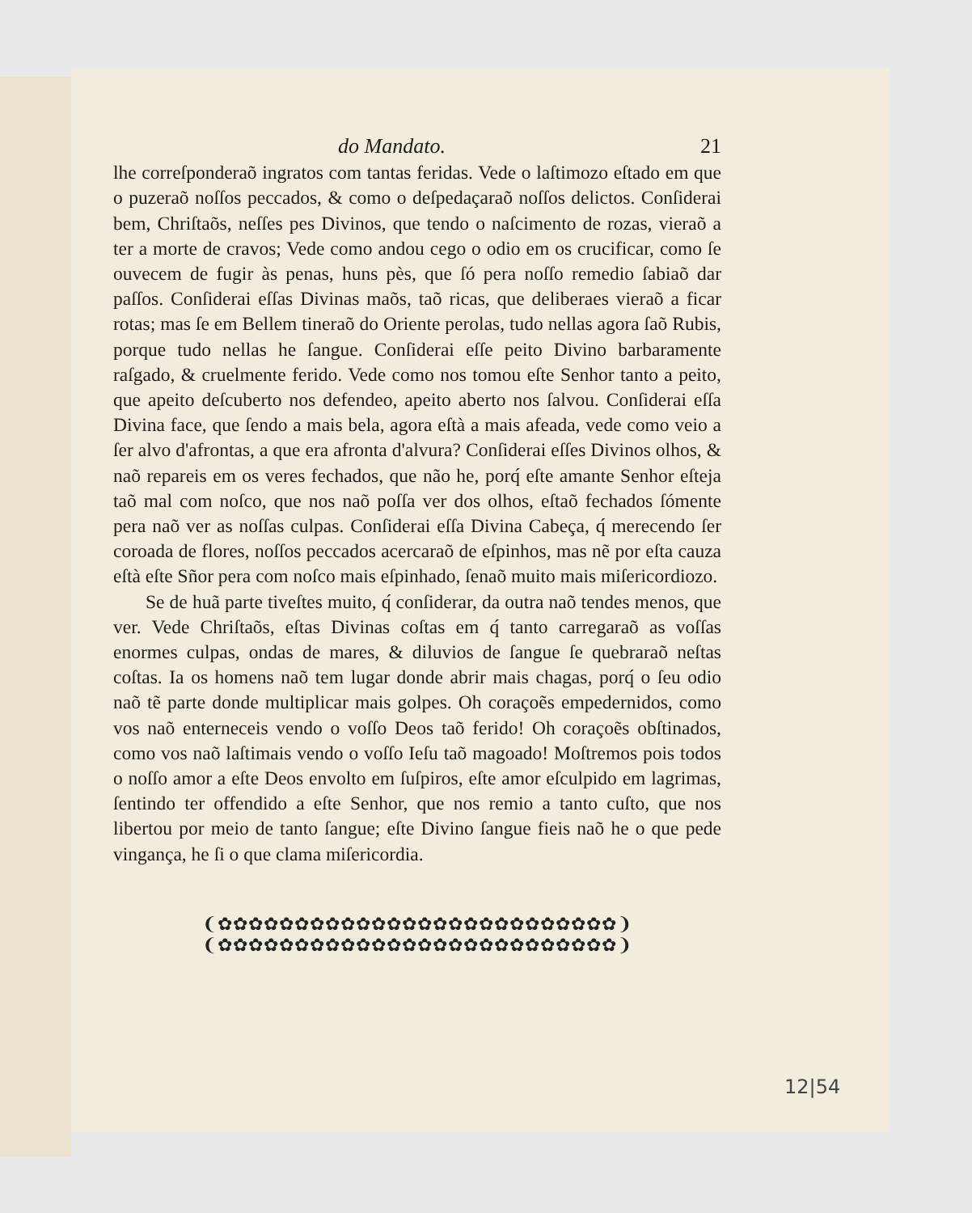do Mandato. 21
lhe correſponderaõ ingratos com tantas feridas. Vede o laſtimozo eſtado em que o puzeraõ noſſos peccados, & como o deſpedaçaraõ noſſos delictos. Conſiderai bem, Chriſtaõs, neſſes pes Divinos, que tendo o naſcimento de rozas, vieraõ a ter a morte de cravos; Vede como andou cego o odio em os crucificar, como ſe ouvecem de fugir às penas, huns pès, quе ſó pera noſſo remedio ſabiaõ dar paſſos. Conſiderai eſſas Divinas maõs, taõ ricas, que deliberaes vieraõ a ficar rotas; mas ſe em Bellem tineraõ do Oriente perolas, tudo nellas agora ſaõ Rubis, porque tudo nellas he ſangue. Conſiderai eſſe peito Divino barbaramente raſgado, & cruelmente ferido. Vede como nos tomou eſte Senhor tanto a peito, que apeito deſcuberto nos defendeo, apeito aberto nos ſalvou. Conſiderai eſſa Divina face, que ſendo a mais bela, agora eſtà a mais afeada, vede como veio a ſer alvo d'afrontas, a que era afronta d'alvura? Conſiderai eſſes Divinos olhos, & naõ repareis em os veres fechados, que não he, porq́ eſte amante Senhor eſteja taõ mal com noſco, que nos naõ poſſa ver dos olhos, eſtaõ fechados ſómente pera naõ ver as noſſas culpas. Conſiderai eſſa Divina Cabeça, q́ merecendo ſer coroada de flores, noſſos peccados acercaraõ de eſpinhos, mas nẽ por eſta cauza eſtà eſte Sñor pera com noſco mais eſpinhado, ſenaõ muito mais miſericordiozo.
Se de huã parte tiveſtes muito, q́ conſiderar, da outra naõ tendes menos, que ver. Vede Chriſtaõs, eſtas Divinas coſtas em q́ tanto carregaraõ as voſſas enormes culpas, ondas de mares, & diluvios de ſangue ſe quebraraõ neſtas coſtas. Ia os homens naõ tem lugar donde abrir mais chagas, porq́ o ſeu odio naõ tẽ parte donde multiplicar mais golpes. Oh coraçoẽs empedernidos, como vos naõ enterneceis vendo o voſſo Deos taõ ferido! Oh coraçoẽs obſtinados, como vos naõ laſtimais vendo o voſſo Ieſu taõ magoado! Moſtremos pois todos o noſſo amor a eſte Deos envolto em ſuſpiros, eſte amor eſculpido em lagrimas, ſentindo ter offendido a eſte Senhor, que nos remio a tanto cuſto, que nos libertou por meio de tanto ſangue; eſte Divino ſangue fieis naõ he o que pede vingança, he ſi o que clama miſericordia.
❨✿✿✿✿✿✿✿✿✿✿✿✿✿✿✿✿✿✿✿✿✿✿✿✿✿✿❩
❨✿✿✿✿✿✿✿✿✿✿✿✿✿✿✿✿✿✿✿✿✿✿✿✿✿✿❩
12|54